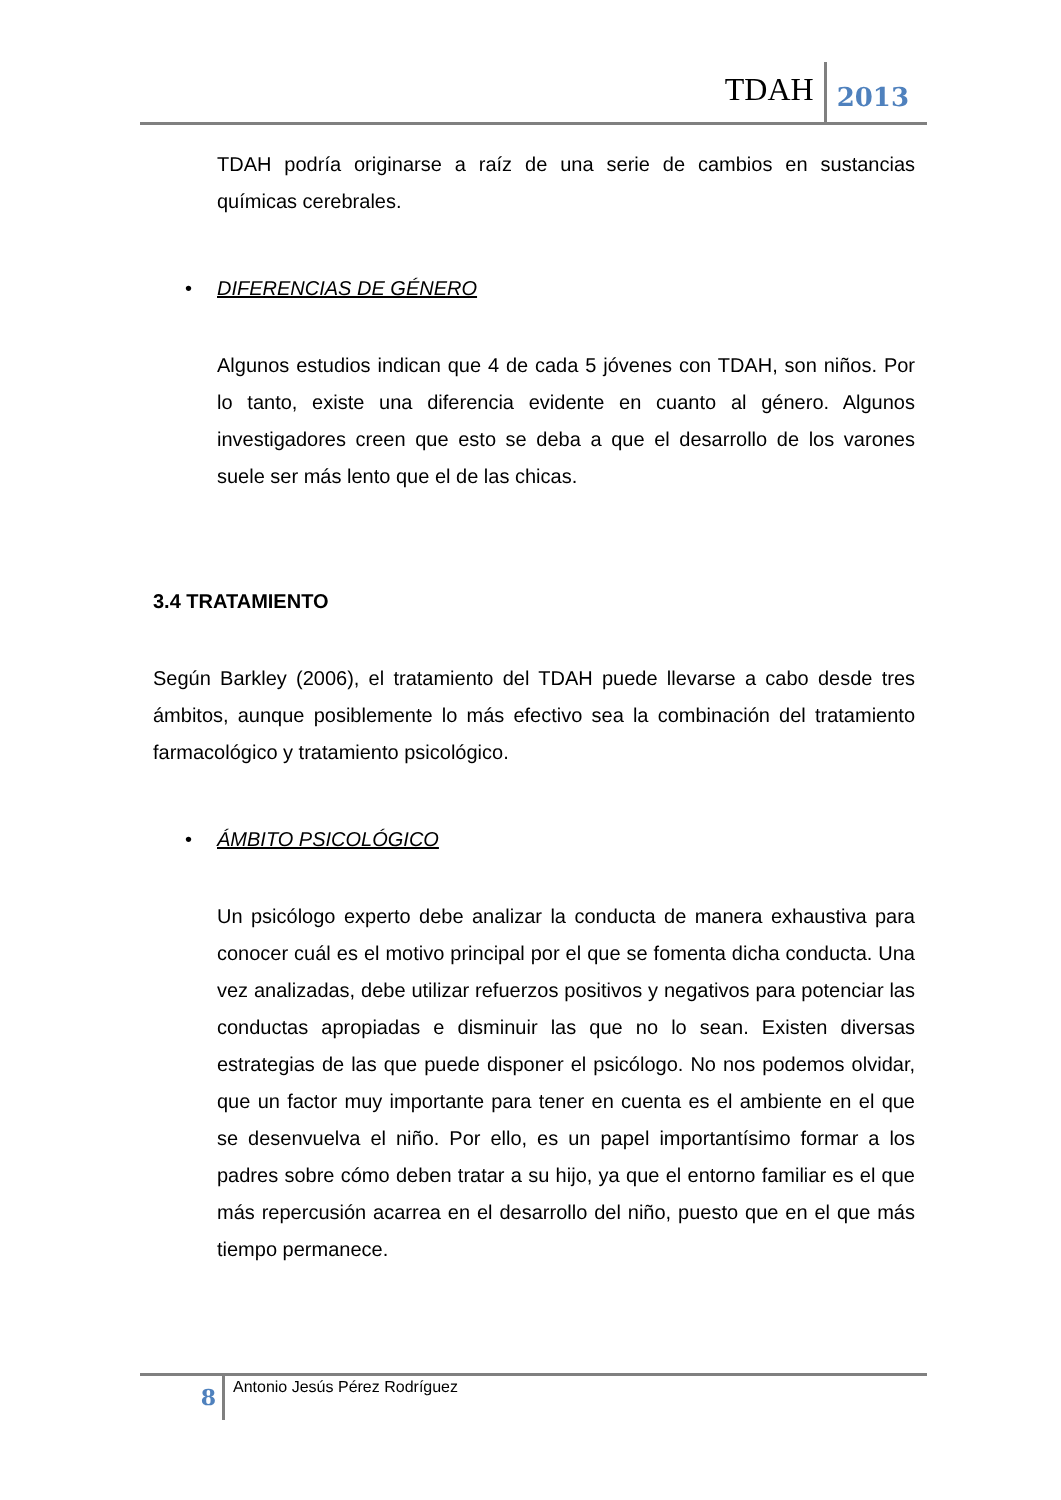TDAH
2013
TDAH podría originarse a raíz de una serie de cambios en sustancias químicas cerebrales.
• DIFERENCIAS DE GÉNERO
Algunos estudios indican que 4 de cada 5 jóvenes con TDAH, son niños. Por lo tanto, existe una diferencia evidente en cuanto al género. Algunos investigadores creen que esto se deba a que el desarrollo de los varones suele ser más lento que el de las chicas.
3.4 TRATAMIENTO
Según Barkley (2006), el tratamiento del TDAH puede llevarse a cabo desde tres ámbitos, aunque posiblemente lo más efectivo sea la combinación del tratamiento farmacológico y tratamiento psicológico.
• ÁMBITO PSICOLÓGICO
Un psicólogo experto debe analizar la conducta de manera exhaustiva para conocer cuál es el motivo principal por el que se fomenta dicha conducta. Una vez analizadas, debe utilizar refuerzos positivos y negativos para potenciar las conductas apropiadas e disminuir las que no lo sean. Existen diversas estrategias de las que puede disponer el psicólogo. No nos podemos olvidar, que un factor muy importante para tener en cuenta es el ambiente en el que se desenvuelva el niño. Por ello, es un papel importantísimo formar a los padres sobre cómo deben tratar a su hijo, ya que el entorno familiar es el que más repercusión acarrea en el desarrollo del niño, puesto que en el que más tiempo permanece.
8
Antonio Jesús Pérez Rodríguez